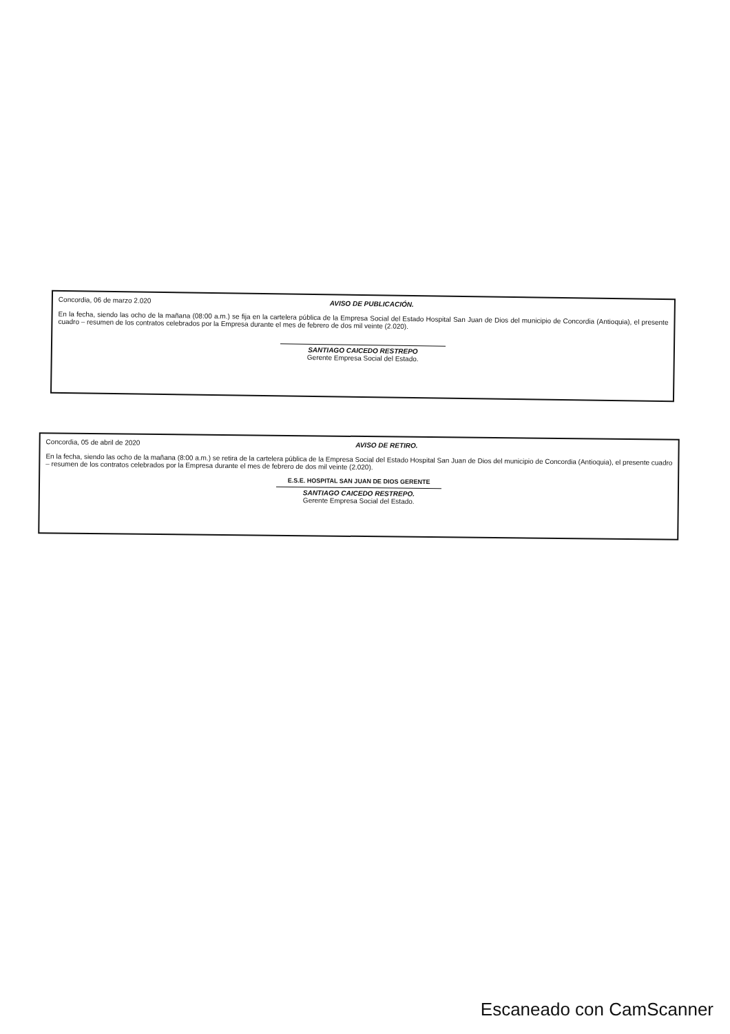Concordia, 06 de marzo 2.020 AVISO DE PUBLICACIÓN.
En la fecha, siendo las ocho de la mañana (08:00 a.m.) se fija en la cartelera pública de la Empresa Social del Estado Hospital San Juan de Dios del municipio de Concordia (Antioquia), el presente cuadro – resumen de los contratos celebrados por la Empresa durante el mes de febrero de dos mil veinte (2.020).
SANTIAGO CAICEDO RESTREPO
Gerente Empresa Social del Estado.
Concordia, 05 de abril de 2020 AVISO DE RETIRO.
En la fecha, siendo las ocho de la mañana (8:00 a.m.) se retira de la cartelera pública de la Empresa Social del Estado Hospital San Juan de Dios del municipio de Concordia (Antioquia), el presente cuadro – resumen de los contratos celebrados por la Empresa durante el mes de febrero de dos mil veinte (2.020).
E.S.E. HOSPITAL SAN JUAN DE DIOS GERENTE
SANTIAGO CAICEDO RESTREPO.
Gerente Empresa Social del Estado.
Escaneado con CamScanner